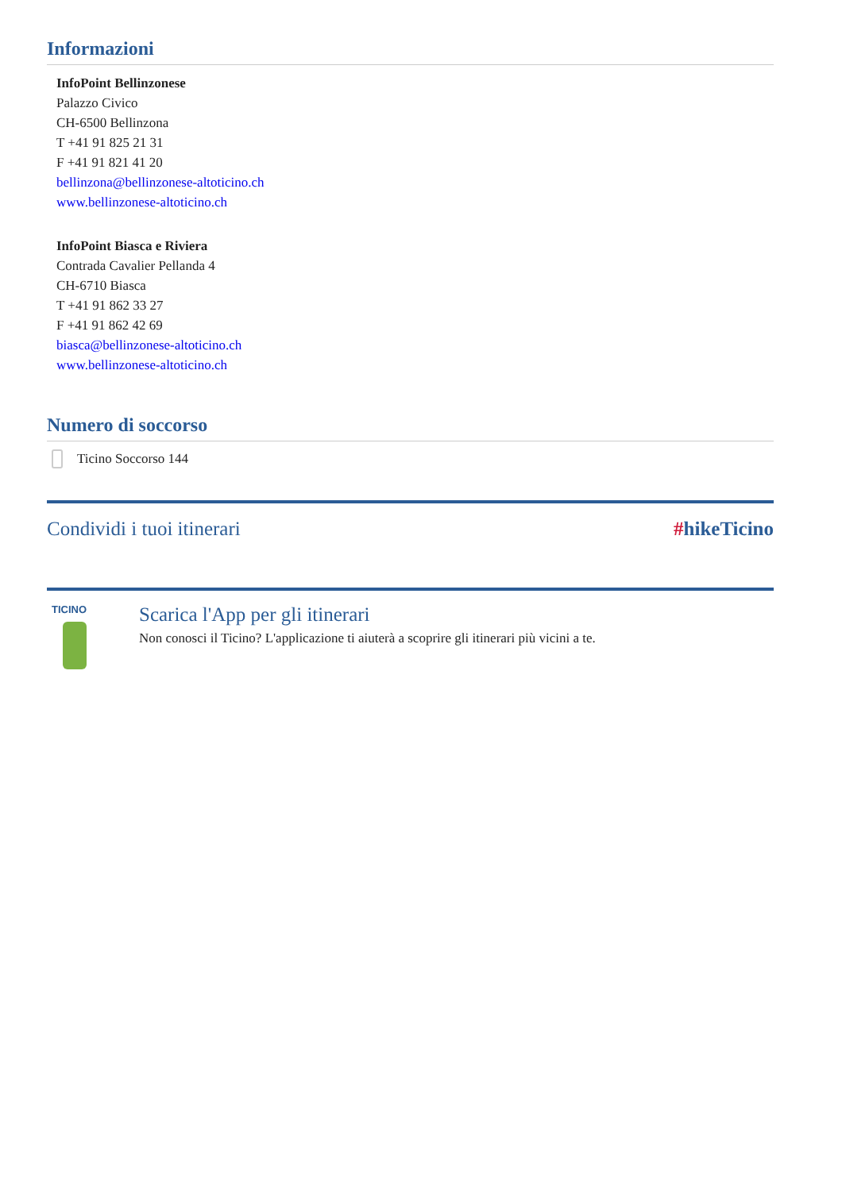Informazioni
InfoPoint Bellinzonese
Palazzo Civico
CH-6500 Bellinzona
T +41 91 825 21 31
F +41 91 821 41 20
bellinzona@bellinzonese-altoticino.ch
www.bellinzonese-altoticino.ch
InfoPoint Biasca e Riviera
Contrada Cavalier Pellanda 4
CH-6710 Biasca
T +41 91 862 33 27
F +41 91 862 42 69
biasca@bellinzonese-altoticino.ch
www.bellinzonese-altoticino.ch
Numero di soccorso
Ticino Soccorso 144
Condividi i tuoi itinerari #hikeTicino
TICINO
Scarica l'App per gli itinerari
Non conosci il Ticino? L'applicazione ti aiuterà a scoprire gli itinerari più vicini a te.